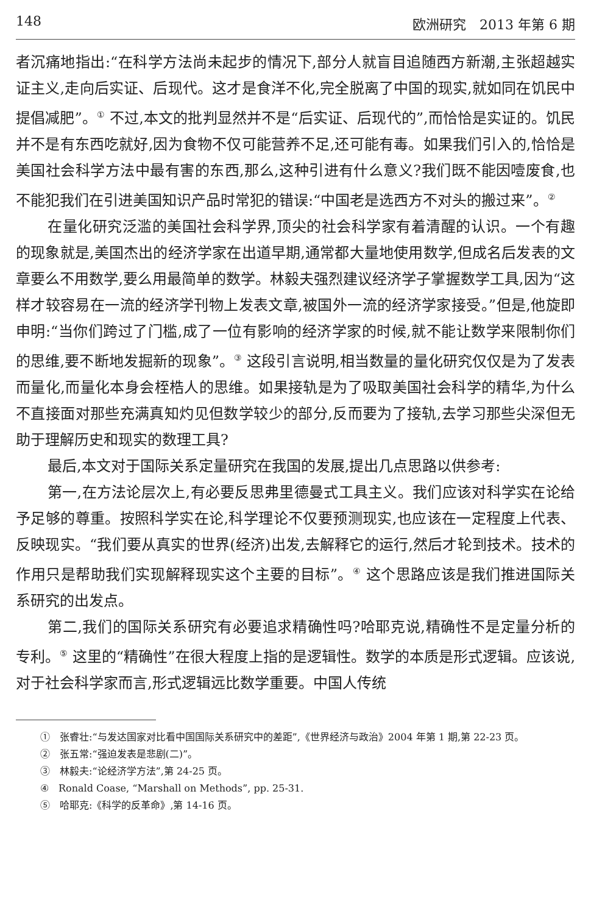148 欧洲研究　2013 年第 6 期
者沉痛地指出:“在科学方法尚未起步的情况下,部分人就盲目追随西方新潮,主张超越实证主义,走向后实证、后现代。这才是食洋不化,完全脱离了中国的现实,就如同在饥民中提倡减肥”。<sup>①</sup> 不过,本文的批判显然并不是“后实证、后现代的”,而恰恰是实证的。饥民并不是有东西吃就好,因为食物不仅可能营养不足,还可能有毒。如果我们引入的,恰恰是美国社会科学方法中最有害的东西,那么,这种引进有什么意义?我们既不能因噎废食,也不能犯我们在引进美国知识产品时常犯的错误:“中国老是选西方不对头的搬过来”。<sup>②</sup>
在量化研究泛滥的美国社会科学界,顶尖的社会科学家有着清醒的认识。一个有趣的现象就是,美国杰出的经济学家在出道早期,通常都大量地使用数学,但成名后发表的文章要么不用数学,要么用最简单的数学。林毅夫强烈建议经济学子掌握数学工具,因为“这样才较容易在一流的经济学刊物上发表文章,被国外一流的经济学家接受。”但是,他旋即申明:“当你们跨过了门槛,成了一位有影响的经济学家的时候,就不能让数学来限制你们的思维,要不断地发掘新的现象”。<sup>③</sup> 这段引言说明,相当数量的量化研究仅仅是为了发表而量化,而量化本身会桎梏人的思维。如果接轨是为了吸取美国社会科学的精华,为什么不直接面对那些充满真知灼见但数学较少的部分,反而要为了接轨,去学习那些尖深但无助于理解历史和现实的数理工具?
最后,本文对于国际关系定量研究在我国的发展,提出几点思路以供参考:
第一,在方法论层次上,有必要反思弗里德曼式工具主义。我们应该对科学实在论给予足够的尊重。按照科学实在论,科学理论不仅要预测现实,也应该在一定程度上代表、反映现实。“我们要从真实的世界(经济)出发,去解释它的运行,然后才轮到技术。技术的作用只是帮助我们实现解释现实这个主要的目标”。<sup>④</sup> 这个思路应该是我们推进国际关系研究的出发点。
第二,我们的国际关系研究有必要追求精确性吗?哈耶克说,精确性不是定量分析的专利。<sup>⑤</sup> 这里的“精确性”在很大程度上指的是逻辑性。数学的本质是形式逻辑。应该说,对于社会科学家而言,形式逻辑远比数学重要。中国人传统
①　张睿壮:“与发达国家对比看中国国际关系研究中的差距”,《世界经济与政治》2004 年第 1 期,第 22-23 页。
②　张五常:“强迫发表是悲剧(二)”。
③　林毅夫:“论经济学方法”,第 24-25 页。
④　Ronald Coase, “Marshall on Methods”, pp. 25-31.
⑤　哈耶克:《科学的反革命》,第 14-16 页。